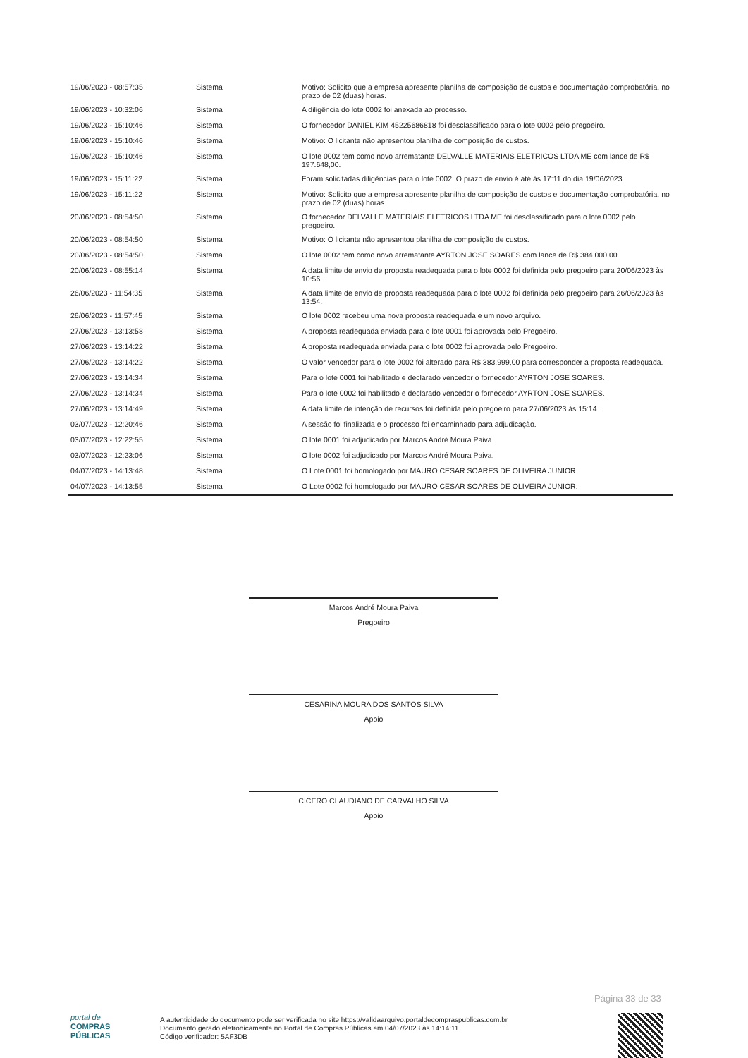| 19/06/2023 - 08:57:35 | Sistema | Motivo: Solicito que a empresa apresente planilha de composição de custos e documentação comprobatória, no prazo de 02 (duas) horas. |
| 19/06/2023 - 10:32:06 | Sistema | A diligência do lote 0002 foi anexada ao processo. |
| 19/06/2023 - 15:10:46 | Sistema | O fornecedor DANIEL KIM 45225686818 foi desclassificado para o lote 0002 pelo pregoeiro. |
| 19/06/2023 - 15:10:46 | Sistema | Motivo: O licitante não apresentou planilha de composição de custos. |
| 19/06/2023 - 15:10:46 | Sistema | O lote 0002 tem como novo arrematante DELVALLE MATERIAIS ELETRICOS LTDA ME com lance de R$ 197.648,00. |
| 19/06/2023 - 15:11:22 | Sistema | Foram solicitadas diligências para o lote 0002. O prazo de envio é até às 17:11 do dia 19/06/2023. |
| 19/06/2023 - 15:11:22 | Sistema | Motivo: Solicito que a empresa apresente planilha de composição de custos e documentação comprobatória, no prazo de 02 (duas) horas. |
| 20/06/2023 - 08:54:50 | Sistema | O fornecedor DELVALLE MATERIAIS ELETRICOS LTDA ME foi desclassificado para o lote 0002 pelo pregoeiro. |
| 20/06/2023 - 08:54:50 | Sistema | Motivo: O licitante não apresentou planilha de composição de custos. |
| 20/06/2023 - 08:54:50 | Sistema | O lote 0002 tem como novo arrematante AYRTON JOSE SOARES com lance de R$ 384.000,00. |
| 20/06/2023 - 08:55:14 | Sistema | A data limite de envio de proposta readequada para o lote 0002 foi definida pelo pregoeiro para 20/06/2023 às 10:56. |
| 26/06/2023 - 11:54:35 | Sistema | A data limite de envio de proposta readequada para o lote 0002 foi definida pelo pregoeiro para 26/06/2023 às 13:54. |
| 26/06/2023 - 11:57:45 | Sistema | O lote 0002 recebeu uma nova proposta readequada e um novo arquivo. |
| 27/06/2023 - 13:13:58 | Sistema | A proposta readequada enviada para o lote 0001 foi aprovada pelo Pregoeiro. |
| 27/06/2023 - 13:14:22 | Sistema | A proposta readequada enviada para o lote 0002 foi aprovada pelo Pregoeiro. |
| 27/06/2023 - 13:14:22 | Sistema | O valor vencedor para o lote 0002 foi alterado para R$ 383.999,00 para corresponder a proposta readequada. |
| 27/06/2023 - 13:14:34 | Sistema | Para o lote 0001 foi habilitado e declarado vencedor o fornecedor AYRTON JOSE SOARES. |
| 27/06/2023 - 13:14:34 | Sistema | Para o lote 0002 foi habilitado e declarado vencedor o fornecedor AYRTON JOSE SOARES. |
| 27/06/2023 - 13:14:49 | Sistema | A data limite de intenção de recursos foi definida pelo pregoeiro para 27/06/2023 às 15:14. |
| 03/07/2023 - 12:20:46 | Sistema | A sessão foi finalizada e o processo foi encaminhado para adjudicação. |
| 03/07/2023 - 12:22:55 | Sistema | O lote 0001 foi adjudicado por Marcos André Moura Paiva. |
| 03/07/2023 - 12:23:06 | Sistema | O lote 0002 foi adjudicado por Marcos André Moura Paiva. |
| 04/07/2023 - 14:13:48 | Sistema | O Lote 0001 foi homologado por MAURO CESAR SOARES DE OLIVEIRA JUNIOR. |
| 04/07/2023 - 14:13:55 | Sistema | O Lote 0002 foi homologado por MAURO CESAR SOARES DE OLIVEIRA JUNIOR. |
Marcos André Moura Paiva
Pregoeiro
CESARINA MOURA DOS SANTOS SILVA
Apoio
CICERO CLAUDIANO DE CARVALHO SILVA
Apoio
Página 33 de 33
portal de
COMPRAS
PÚBLICAS
A autenticidade do documento pode ser verificada no site https://validaarquivo.portaldecompraspublicas.com.br
Documento gerado eletronicamente no Portal de Compras Públicas em 04/07/2023 às 14:14:11.
Código verificador: 5AF3DB